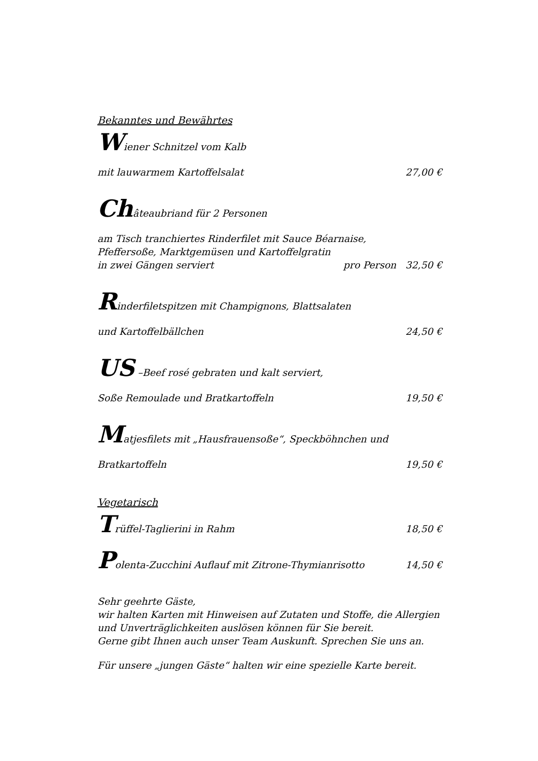Bekanntes und Bewährtes
Wiener Schnitzel vom Kalb
mit lauwarmem Kartoffelsalat 27,00 €
Châteaubriand für 2 Personen
am Tisch tranchiertes Rinderfilet mit Sauce Béarnaise,
Pfeffersoße, Marktgemüsen und Kartoffelgratin
in zwei Gängen serviert pro Person 32,50 €
Rinderfiletspitzen mit Champignons, Blattsalaten
und Kartoffelbällchen 24,50 €
US –Beef rosé gebraten und kalt serviert,
Soße Remoulade und Bratkartoffeln 19,50 €
Matjesfilets mit „Hausfrauensoße“, Speckböhnchen und
Bratkartoffeln 19,50 €
Vegetarisch
Trüffel-Taglierini in Rahm 18,50 €
Polenta-Zucchini Auflauf mit Zitrone-Thymianrisotto 14,50 €
Sehr geehrte Gäste,
wir halten Karten mit Hinweisen auf Zutaten und Stoffe, die Allergien und Unverträglichkeiten auslösen können für Sie bereit.
Gerne gibt Ihnen auch unser Team Auskunft. Sprechen Sie uns an.
Für unsere „jungen Gäste“ halten wir eine spezielle Karte bereit.